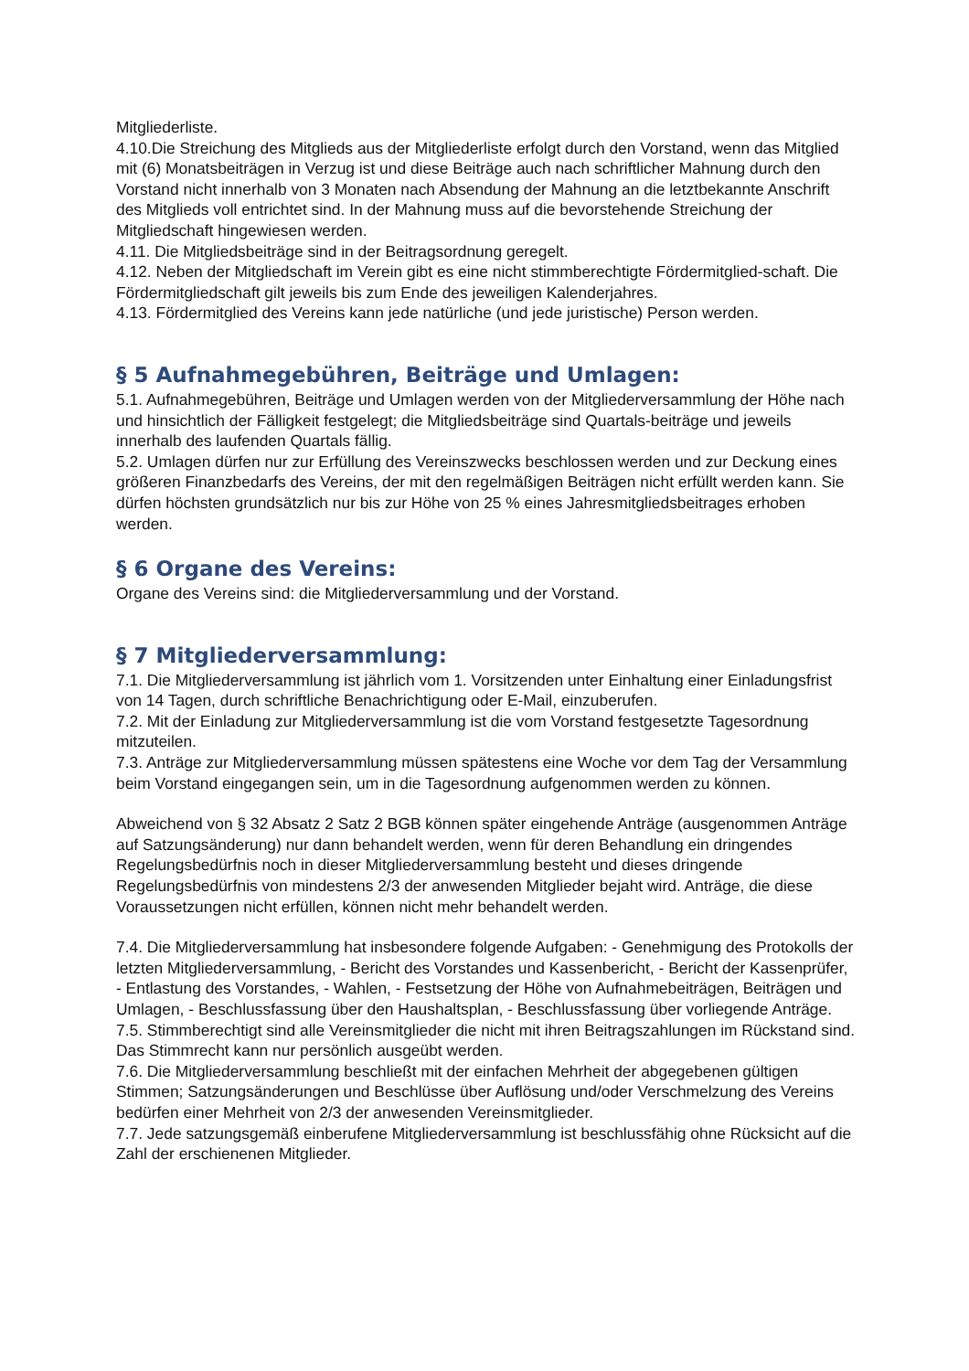Mitgliederliste.
4.10.Die Streichung des Mitglieds aus der Mitgliederliste erfolgt durch den Vorstand, wenn das Mitglied mit (6) Monatsbeiträgen in Verzug ist und diese Beiträge auch nach schriftlicher Mahnung durch den Vorstand nicht innerhalb von 3 Monaten nach Absendung der Mahnung an die letztbekannte Anschrift des Mitglieds voll entrichtet sind. In der Mahnung muss auf die bevorstehende Streichung der Mitgliedschaft hingewiesen werden.
4.11. Die Mitgliedsbeiträge sind in der Beitragsordnung geregelt.
4.12. Neben der Mitgliedschaft im Verein gibt es eine nicht stimmberechtigte Fördermitglied-schaft. Die Fördermitgliedschaft gilt jeweils bis zum Ende des jeweiligen Kalenderjahres.
4.13. Fördermitglied des Vereins kann jede natürliche (und jede juristische) Person werden.
§ 5 Aufnahmegebühren, Beiträge und Umlagen:
5.1. Aufnahmegebühren, Beiträge und Umlagen werden von der Mitgliederversammlung der Höhe nach und hinsichtlich der Fälligkeit festgelegt; die Mitgliedsbeiträge sind Quartals-beiträge und jeweils innerhalb des laufenden Quartals fällig.
5.2. Umlagen dürfen nur zur Erfüllung des Vereinszwecks beschlossen werden und zur Deckung eines größeren Finanzbedarfs des Vereins, der mit den regelmäßigen Beiträgen nicht erfüllt werden kann. Sie dürfen höchsten grundsätzlich nur bis zur Höhe von 25 % eines Jahresmitgliedsbeitrages erhoben werden.
§ 6 Organe des Vereins:
Organe des Vereins sind: die Mitgliederversammlung und der Vorstand.
§ 7 Mitgliederversammlung:
7.1. Die Mitgliederversammlung ist jährlich vom 1. Vorsitzenden unter Einhaltung einer Einladungsfrist von 14 Tagen, durch schriftliche Benachrichtigung oder E-Mail, einzuberufen.
7.2. Mit der Einladung zur Mitgliederversammlung ist die vom Vorstand festgesetzte Tagesordnung mitzuteilen.
7.3. Anträge zur Mitgliederversammlung müssen spätestens eine Woche vor dem Tag der Versammlung beim Vorstand eingegangen sein, um in die Tagesordnung aufgenommen werden zu können.
Abweichend von § 32 Absatz 2 Satz 2 BGB können später eingehende Anträge (ausgenommen Anträge auf Satzungsänderung) nur dann behandelt werden, wenn für deren Behandlung ein dringendes Regelungsbedürfnis noch in dieser Mitgliederversammlung besteht und dieses dringende Regelungsbedürfnis von mindestens 2/3 der anwesenden Mitglieder bejaht wird. Anträge, die diese Voraussetzungen nicht erfüllen, können nicht mehr behandelt werden.
7.4. Die Mitgliederversammlung hat insbesondere folgende Aufgaben: - Genehmigung des Protokolls der letzten Mitgliederversammlung, - Bericht des Vorstandes und Kassenbericht, - Bericht der Kassenprüfer,
- Entlastung des Vorstandes, - Wahlen, - Festsetzung der Höhe von Aufnahmebeiträgen, Beiträgen und Umlagen, - Beschlussfassung über den Haushaltsplan, - Beschlussfassung über vorliegende Anträge.
7.5. Stimmberechtigt sind alle Vereinsmitglieder die nicht mit ihren Beitragszahlungen im Rückstand sind. Das Stimmrecht kann nur persönlich ausgeübt werden.
7.6. Die Mitgliederversammlung beschließt mit der einfachen Mehrheit der abgegebenen gültigen Stimmen; Satzungsänderungen und Beschlüsse über Auflösung und/oder Verschmelzung des Vereins bedürfen einer Mehrheit von 2/3 der anwesenden Vereinsmitglieder.
7.7. Jede satzungsgemäß einberufene Mitgliederversammlung ist beschlussfähig ohne Rücksicht auf die Zahl der erschienenen Mitglieder.